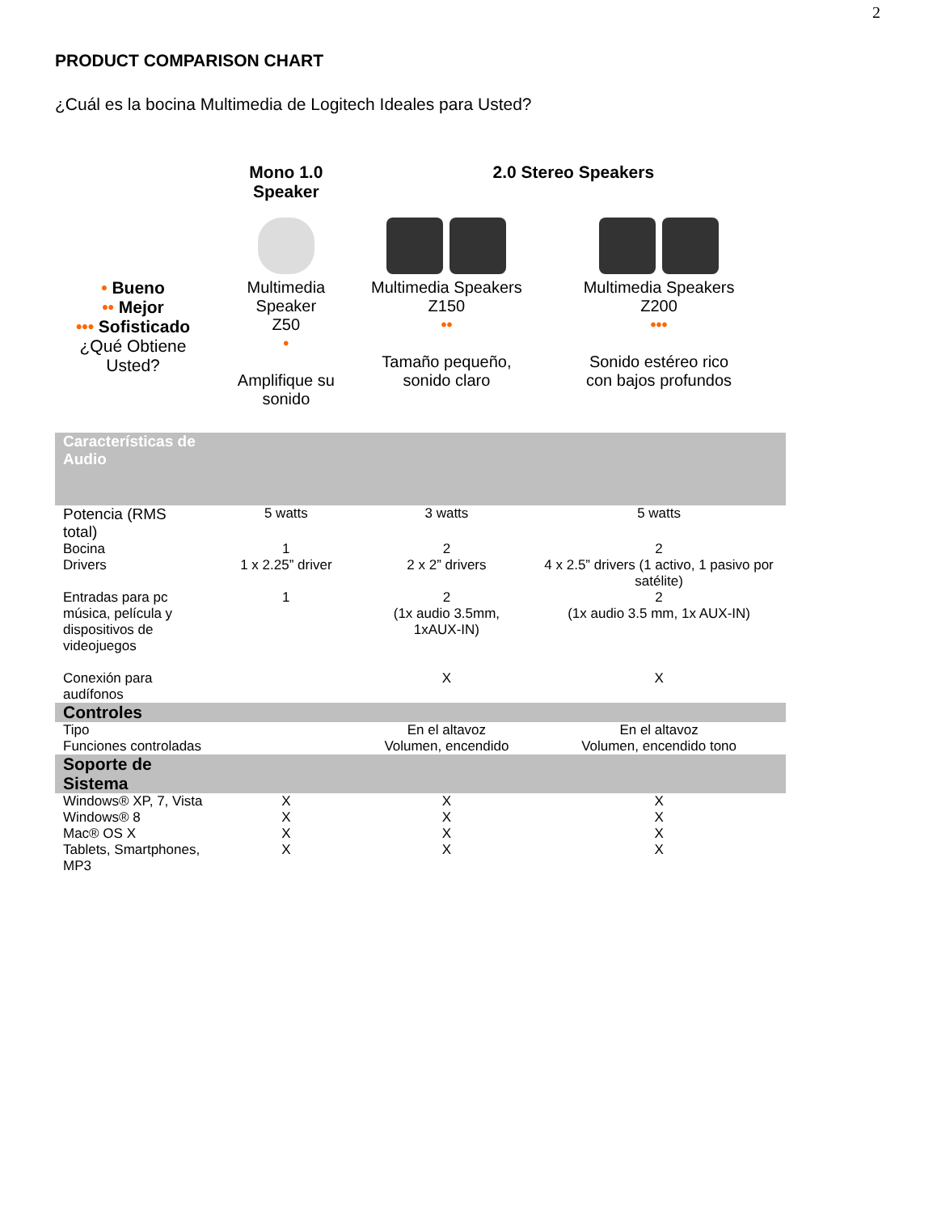2
PRODUCT COMPARISON CHART
¿Cuál es la bocina Multimedia de Logitech Ideales para Usted?
| | Mono 1.0 Speaker | 2.0 Stereo Speakers | |
| --- | --- | --- | --- |
| • Bueno •• Mejor ••• Sofisticado ¿Qué Obtiene Usted? | Multimedia Speaker Z50 • Amplifique su sonido | Multimedia Speakers Z150 •• Tamaño pequeño, sonido claro | Multimedia Speakers Z200 ••• Sonido estéreo rico con bajos profundos |
| Características de Audio | | | |
| Potencia (RMS total) | 5 watts | 3 watts | 5 watts |
| Bocina | 1 | 2 | 2 |
| Drivers | 1 x 2.25” driver | 2 x 2” drivers | 4 x 2.5” drivers (1 activo, 1 pasivo por satélite) |
| Entradas para pc música, película y dispositivos de videojuegos | 1 | 2 (1x audio 3.5mm, 1xAUX-IN) | 2 (1x audio 3.5 mm, 1x AUX-IN) |
| Conexión para audífonos | | X | X |
| Controles | | | |
| Tipo Funciones controladas | | En el altavoz Volumen, encendido | En el altavoz Volumen, encendido tono |
| Soporte de Sistema | | | |
| Windows® XP, 7, Vista | X | X | X |
| Windows® 8 | X | X | X |
| Mac® OS X | X | X | X |
| Tablets, Smartphones, MP3 | X | X | X |